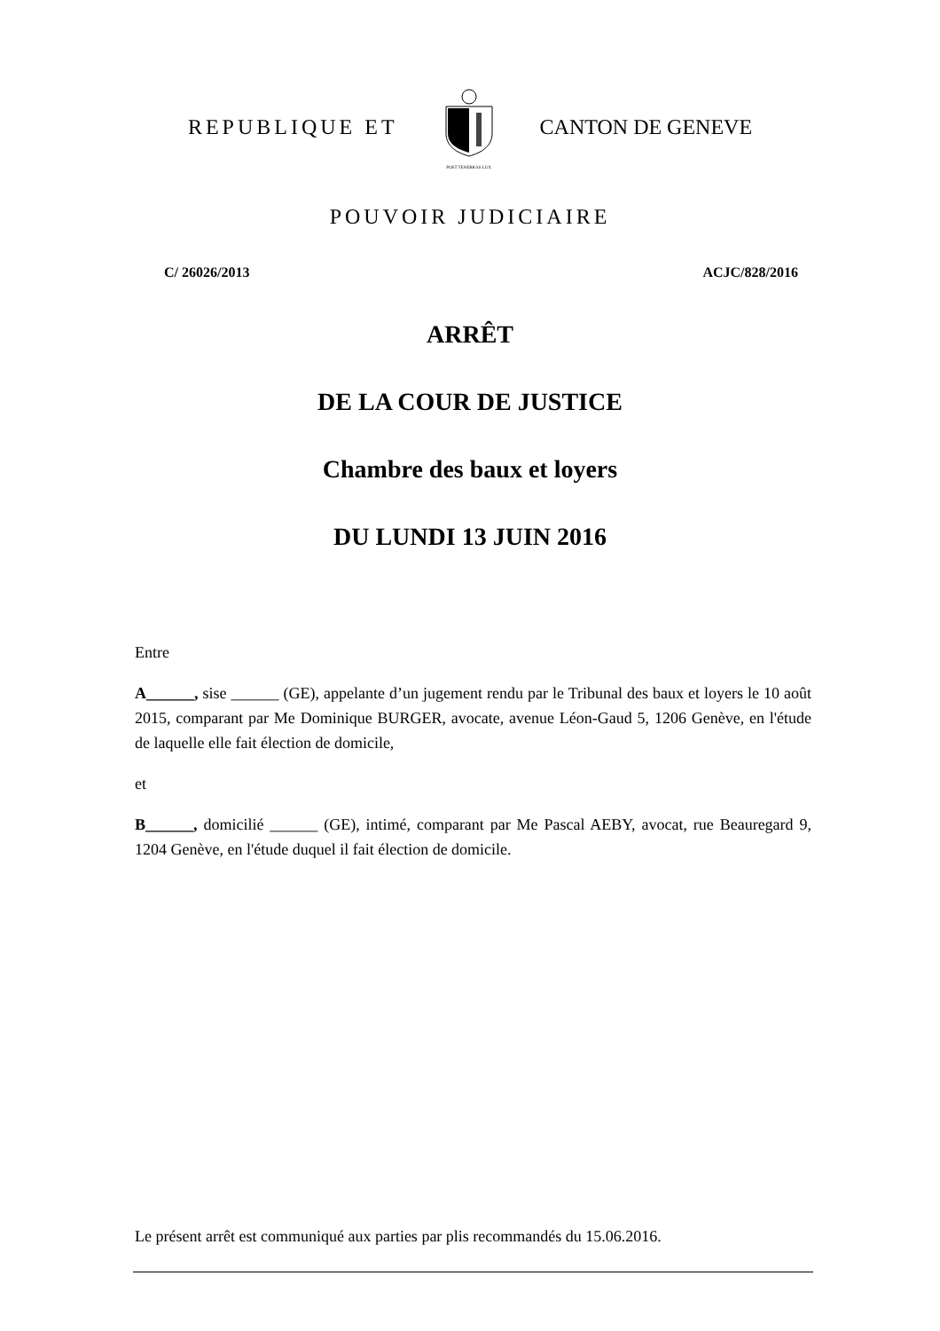REPUBLIQUE ET
POST TENEBRAS LUX
CANTON DE GENEVE
POUVOIR JUDICIAIRE
C/ 26026/2013 ACJC/828/2016
ARRÊT
DE LA COUR DE JUSTICE
Chambre des baux et loyers
DU LUNDI 13 JUIN 2016
Entre
A______, sise ______ (GE), appelante d’un jugement rendu par le Tribunal des baux et loyers le 10 août 2015, comparant par Me Dominique BURGER, avocate, avenue Léon-Gaud 5, 1206 Genève, en l'étude de laquelle elle fait élection de domicile,
et
B______, domicilié ______ (GE), intimé, comparant par Me Pascal AEBY, avocat, rue Beauregard 9, 1204 Genève, en l'étude duquel il fait élection de domicile.
Le présent arrêt est communiqué aux parties par plis recommandés du 15.06.2016.